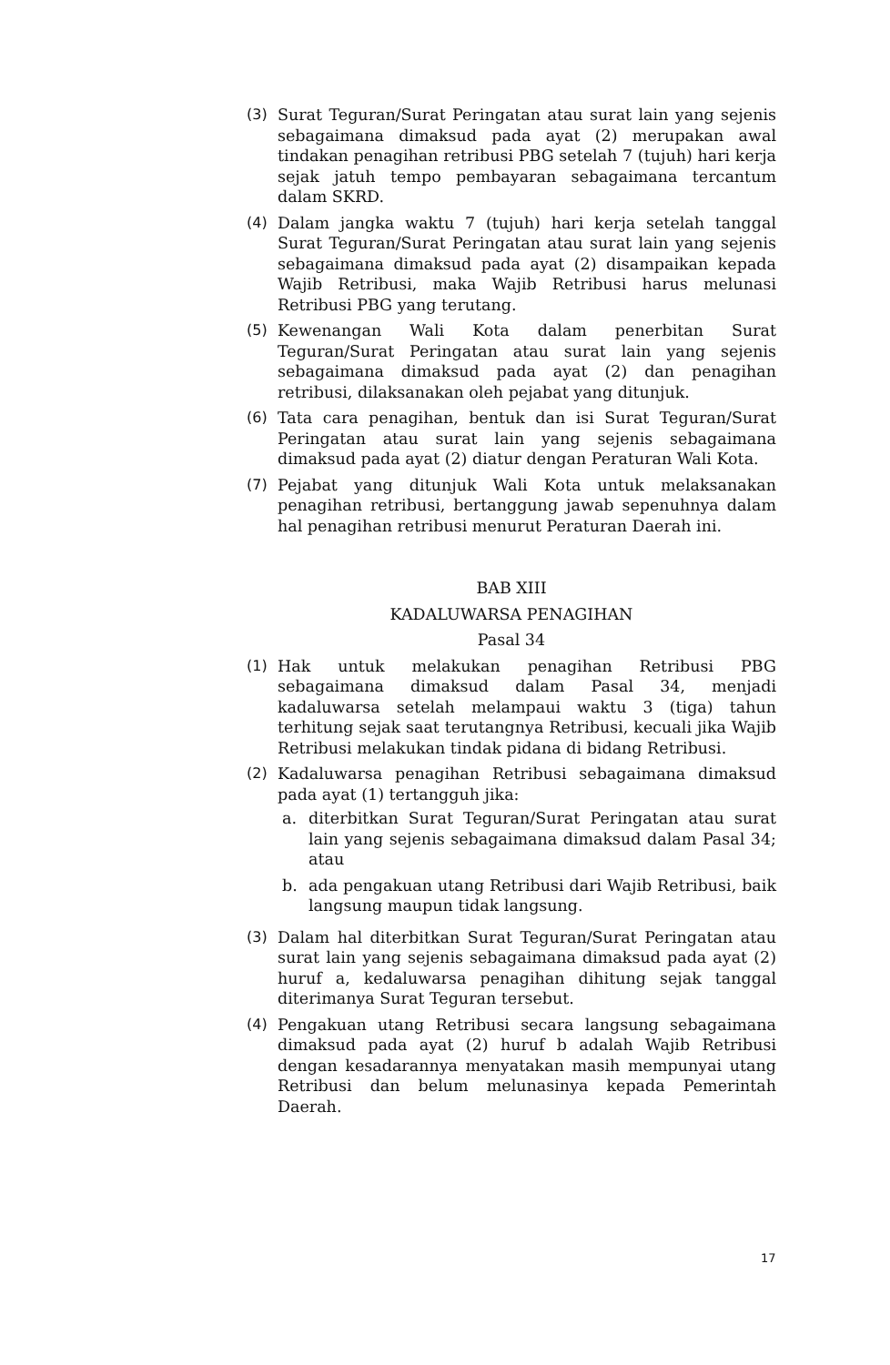(3) Surat Teguran/Surat Peringatan atau surat lain yang sejenis sebagaimana dimaksud pada ayat (2) merupakan awal tindakan penagihan retribusi PBG setelah 7 (tujuh) hari kerja sejak jatuh tempo pembayaran sebagaimana tercantum dalam SKRD.
(4) Dalam jangka waktu 7 (tujuh) hari kerja setelah tanggal Surat Teguran/Surat Peringatan atau surat lain yang sejenis sebagaimana dimaksud pada ayat (2) disampaikan kepada Wajib Retribusi, maka Wajib Retribusi harus melunasi Retribusi PBG yang terutang.
(5) Kewenangan Wali Kota dalam penerbitan Surat Teguran/Surat Peringatan atau surat lain yang sejenis sebagaimana dimaksud pada ayat (2) dan penagihan retribusi, dilaksanakan oleh pejabat yang ditunjuk.
(6) Tata cara penagihan, bentuk dan isi Surat Teguran/Surat Peringatan atau surat lain yang sejenis sebagaimana dimaksud pada ayat (2) diatur dengan Peraturan Wali Kota.
(7) Pejabat yang ditunjuk Wali Kota untuk melaksanakan penagihan retribusi, bertanggung jawab sepenuhnya dalam hal penagihan retribusi menurut Peraturan Daerah ini.
BAB XIII
KADALUWARSA PENAGIHAN
Pasal 34
(1) Hak untuk melakukan penagihan Retribusi PBG sebagaimana dimaksud dalam Pasal 34, menjadi kadaluwarsa setelah melampaui waktu 3 (tiga) tahun terhitung sejak saat terutangnya Retribusi, kecuali jika Wajib Retribusi melakukan tindak pidana di bidang Retribusi.
(2) Kadaluwarsa penagihan Retribusi sebagaimana dimaksud pada ayat (1) tertangguh jika:
a. diterbitkan Surat Teguran/Surat Peringatan atau surat lain yang sejenis sebagaimana dimaksud dalam Pasal 34; atau
b. ada pengakuan utang Retribusi dari Wajib Retribusi, baik langsung maupun tidak langsung.
(3) Dalam hal diterbitkan Surat Teguran/Surat Peringatan atau surat lain yang sejenis sebagaimana dimaksud pada ayat (2) huruf a, kedaluwarsa penagihan dihitung sejak tanggal diterimanya Surat Teguran tersebut.
(4) Pengakuan utang Retribusi secara langsung sebagaimana dimaksud pada ayat (2) huruf b adalah Wajib Retribusi dengan kesadarannya menyatakan masih mempunyai utang Retribusi dan belum melunasinya kepada Pemerintah Daerah.
17